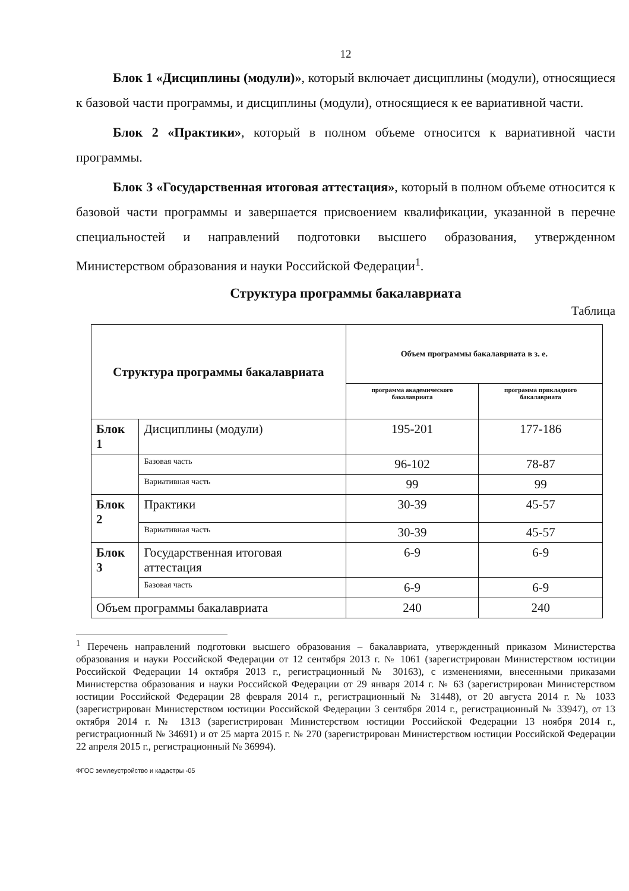12
Блок 1 «Дисциплины (модули)», который включает дисциплины (модули), относящиеся к базовой части программы, и дисциплины (модули), относящиеся к ее вариативной части.
Блок 2 «Практики», который в полном объеме относится к вариативной части программы.
Блок 3 «Государственная итоговая аттестация», который в полном объеме относится к базовой части программы и завершается присвоением квалификации, указанной в перечне специальностей и направлений подготовки высшего образования, утвержденном Министерством образования и науки Российской Федерации<sup>1</sup>.
Структура программы бакалавриата
Таблица
| Структура программы бакалавриата | | Объем программы бакалавриата в з. е. | |
| --- | --- | --- | --- |
| | | программа академического бакалавриата | программа прикладного бакалавриата |
| Блок 1 | Дисциплины (модули) | 195-201 | 177-186 |
| | Базовая часть | 96-102 | 78-87 |
| | Вариативная часть | 99 | 99 |
| Блок 2 | Практики | 30-39 | 45-57 |
| | Вариативная часть | 30-39 | 45-57 |
| Блок 3 | Государственная итоговая аттестация | 6-9 | 6-9 |
| | Базовая часть | 6-9 | 6-9 |
| Объем программы бакалавриата | | 240 | 240 |
<sup>1</sup> Перечень направлений подготовки высшего образования – бакалавриата, утвержденный приказом Министерства образования и науки Российской Федерации от 12 сентября 2013 г. № 1061 (зарегистрирован Министерством юстиции Российской Федерации 14 октября 2013 г., регистрационный № 30163), с изменениями, внесенными приказами Министерства образования и науки Российской Федерации от 29 января 2014 г. № 63 (зарегистрирован Министерством юстиции Российской Федерации 28 февраля 2014 г., регистрационный № 31448), от 20 августа 2014 г. № 1033 (зарегистрирован Министерством юстиции Российской Федерации 3 сентября 2014 г., регистрационный № 33947), от 13 октября 2014 г. № 1313 (зарегистрирован Министерством юстиции Российской Федерации 13 ноября 2014 г., регистрационный № 34691) и от 25 марта 2015 г. № 270 (зарегистрирован Министерством юстиции Российской Федерации 22 апреля 2015 г., регистрационный № 36994).
ФГОС землеустройство и кадастры -05